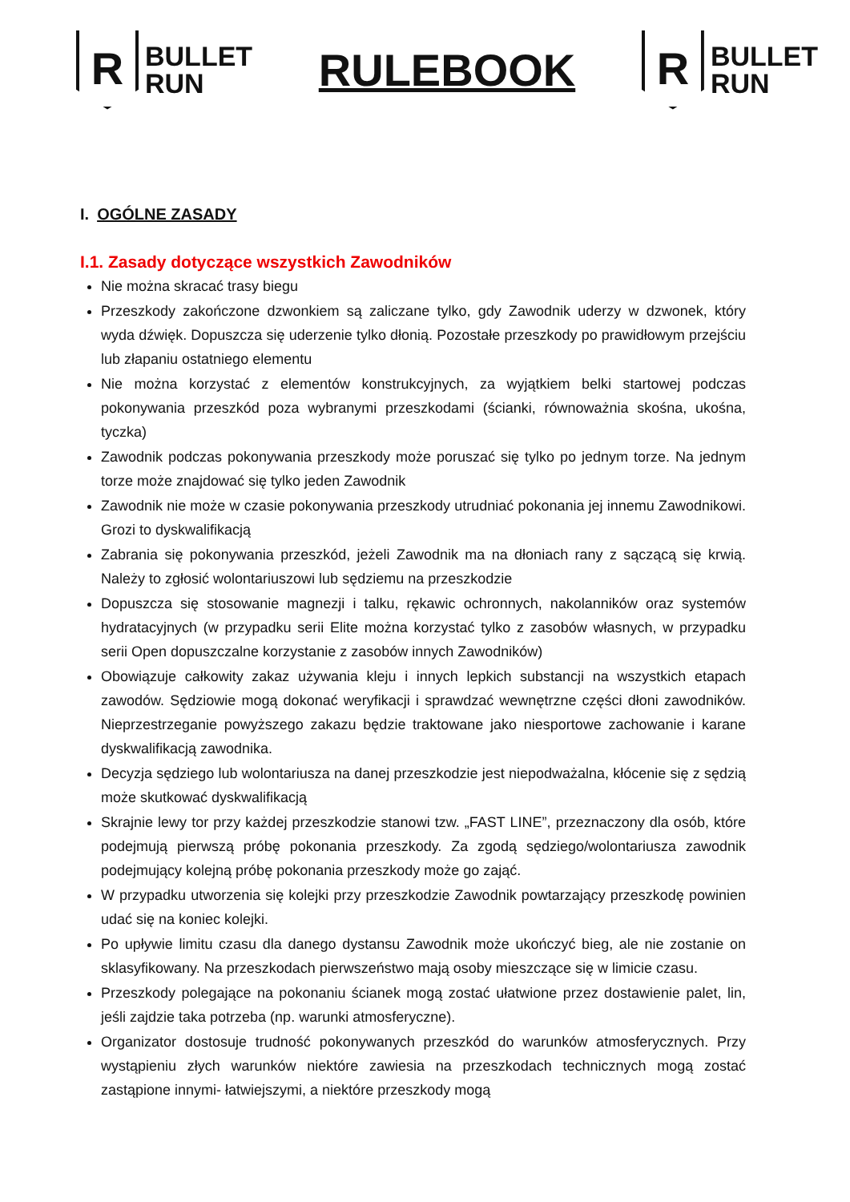R
BULLET
RUN
RULEBOOK
R
BULLET
RUN
I. OGÓLNE ZASADY
I.1. Zasady dotyczące wszystkich Zawodników
Nie można skracać trasy biegu
Przeszkody zakończone dzwonkiem są zaliczane tylko, gdy Zawodnik uderzy w dzwonek, który wyda dźwięk. Dopuszcza się uderzenie tylko dłonią. Pozostałe przeszkody po prawidłowym przejściu lub złapaniu ostatniego elementu
Nie można korzystać z elementów konstrukcyjnych, za wyjątkiem belki startowej podczas pokonywania przeszkód poza wybranymi przeszkodami (ścianki, równoważnia skośna, ukośna, tyczka)
Zawodnik podczas pokonywania przeszkody może poruszać się tylko po jednym torze. Na jednym torze może znajdować się tylko jeden Zawodnik
Zawodnik nie może w czasie pokonywania przeszkody utrudniać pokonania jej innemu Zawodnikowi. Grozi to dyskwalifikacją
Zabrania się pokonywania przeszkód, jeżeli Zawodnik ma na dłoniach rany z sączącą się krwią. Należy to zgłosić wolontariuszowi lub sędziemu na przeszkodzie
Dopuszcza się stosowanie magnezji i talku, rękawic ochronnych, nakolanników oraz systemów hydratacyjnych (w przypadku serii Elite można korzystać tylko z zasobów własnych, w przypadku serii Open dopuszczalne korzystanie z zasobów innych Zawodników)
Obowiązuje całkowity zakaz używania kleju i innych lepkich substancji na wszystkich etapach zawodów. Sędziowie mogą dokonać weryfikacji i sprawdzać wewnętrzne części dłoni zawodników. Nieprzestrzeganie powyższego zakazu będzie traktowane jako niesportowe zachowanie i karane dyskwalifikacją zawodnika.
Decyzja sędziego lub wolontariusza na danej przeszkodzie jest niepodważalna, kłócenie się z sędzią może skutkować dyskwalifikacją
Skrajnie lewy tor przy każdej przeszkodzie stanowi tzw. „FAST LINE”, przeznaczony dla osób, które podejmują pierwszą próbę pokonania przeszkody. Za zgodą sędziego/wolontariusza zawodnik podejmujący kolejną próbę pokonania przeszkody może go zająć.
W przypadku utworzenia się kolejki przy przeszkodzie Zawodnik powtarzający przeszkodę powinien udać się na koniec kolejki.
Po upływie limitu czasu dla danego dystansu Zawodnik może ukończyć bieg, ale nie zostanie on sklasyfikowany. Na przeszkodach pierwszeństwo mają osoby mieszczące się w limicie czasu.
Przeszkody polegające na pokonaniu ścianek mogą zostać ułatwione przez dostawienie palet, lin, jeśli zajdzie taka potrzeba (np. warunki atmosferyczne).
Organizator dostosuje trudność pokonywanych przeszkód do warunków atmosferycznych. Przy wystąpieniu złych warunków niektóre zawiesia na przeszkodach technicznych mogą zostać zastąpione innymi- łatwiejszymi, a niektóre przeszkody mogą